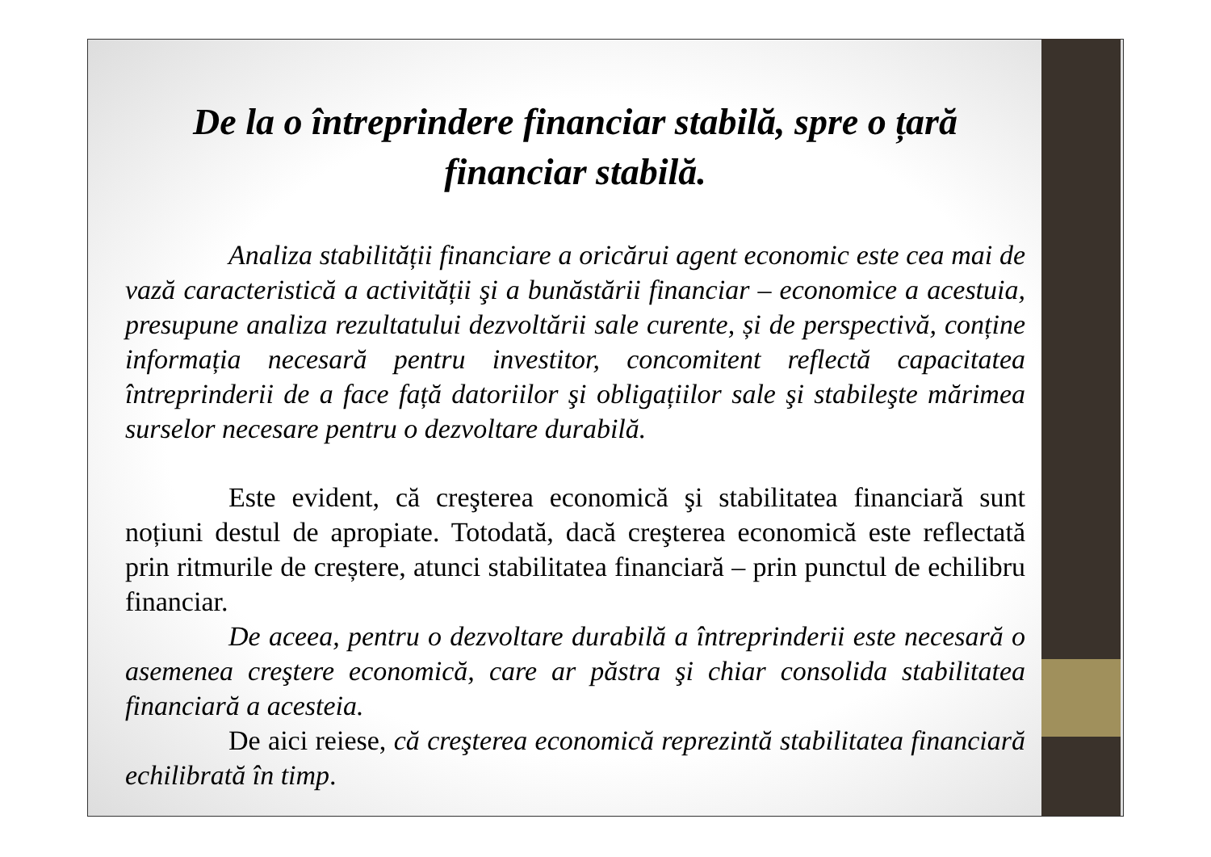De la o întreprindere financiar stabilă, spre o țară financiar stabilă.
Analiza stabilității financiare a oricărui agent economic este cea mai de vază caracteristică a activității şi a bunăstării financiar – economice a acestuia, presupune analiza rezultatului dezvoltării sale curente, și de perspectivă, conține informația necesară pentru investitor, concomitent reflectă capacitatea întreprinderii de a face față datoriilor şi obligațiilor sale şi stabileşte mărimea surselor necesare pentru o dezvoltare durabilă.
Este evident, că creşterea economică şi stabilitatea financiară sunt noțiuni destul de apropiate. Totodată, dacă creşterea economică este reflectată prin ritmurile de creștere, atunci stabilitatea financiară – prin punctul de echilibru financiar.
De aceea, pentru o dezvoltare durabilă a întreprinderii este necesară o asemenea creştere economică, care ar păstra şi chiar consolida stabilitatea financiară a acesteia.
De aici reiese, că creşterea economică reprezintă stabilitatea financiară echilibrată în timp.